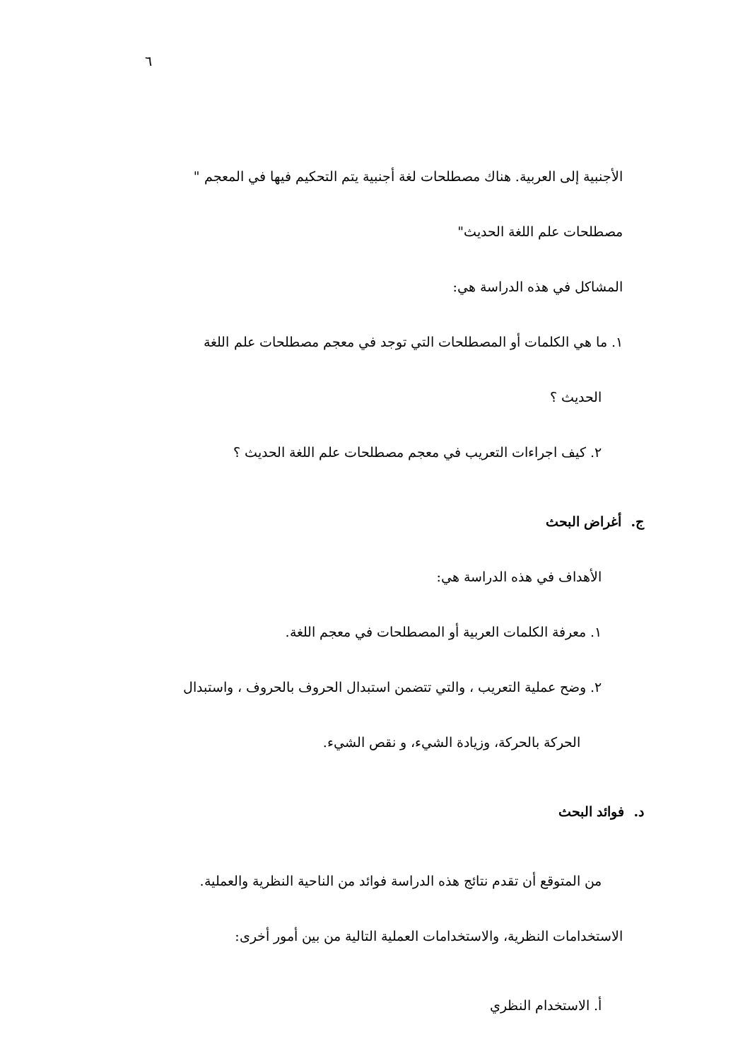٦
الأجنبية إلى العربية. هناك مصطلحات لغة أجنبية يتم التحكيم فيها في المعجم " مصطلحات علم اللغة الحديث"
المشاكل في هذه الدراسة هي:
١. ما هي الكلمات أو المصطلحات التي توجد في معجم مصطلحات علم اللغة
الحديث ؟
٢. كيف اجراءات التعريب في معجم مصطلحات علم اللغة الحديث ؟
ج. أغراض البحث
الأهداف في هذه الدراسة هي:
١. معرفة الكلمات العربية أو المصطلحات في معجم اللغة.
٢. وضح عملية التعريب ، والتي تتضمن استبدال الحروف بالحروف ، واستبدال
الحركة بالحركة، وزيادة الشيء، و نقص الشيء.
د. فوائد البحث
من المتوقع أن تقدم نتائج هذه الدراسة فوائد من الناحية النظرية والعملية.
الاستخدامات النظرية، والاستخدامات العملية التالية من بين أمور أخرى:
أ. الاستخدام النظري